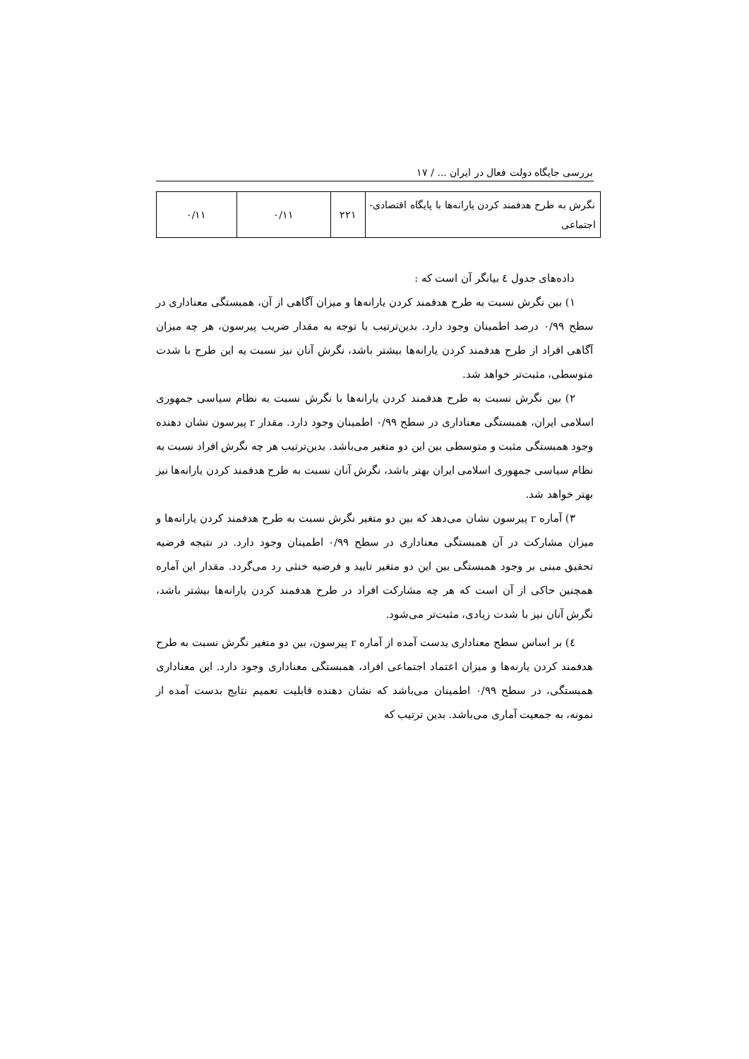بررسی جایگاه دولت فعال در ایران ... / ۱۷
| نگرش به طرح هدفمند کردن یارانه‌ها با پایگاه اقتصادی-اجتماعی | ۲۲۱ | ۰/۱۱ | ۰/۱۱ |
داده‌های جدول ٤ بیانگر آن است که :
۱) بین نگرش نسبت به طرح هدفمند کردن یارانه‌ها و میزان آگاهی از آن، همبستگی معناداری در سطح ۰/۹۹ درصد اطمینان وجود دارد. بدین‌ترتیب با توجه به مقدار ضریب پیرسون، هر چه میزان آگاهی افراد از طرح هدفمند کردن یارانه‌ها بیشتر باشد، نگرش آنان نیز نسبت یه این طرح با شدت متوسطی، مثبت‌تر خواهد شد.
۲) بین نگرش نسبت به طرح هدفمند کردن یارانه‌ها با نگرش نسبت به نظام سیاسی جمهوری اسلامی ایران، همبستگی معناداری در سطح ۰/۹۹ اطمینان وجود دارد. مقدار r پیرسون نشان دهنده وجود همبستگی مثبت و متوسطی بین این دو متغیر می‌باشد. بدین‌ترتیب هر چه نگرش افراد نسبت به نظام سیاسی جمهوری اسلامی ایران بهتر باشد، نگرش آنان نسبت به طرح هدفمند کردن یارانه‌ها نیز بهتر خواهد شد.
۳) آماره r پیرسون نشان می‌دهد که بین دو متغیر نگرش نسبت به طرح هدفمند کردن یارانه‌ها و میزان مشارکت در آن همبستگی معناداری در سطح ۰/۹۹ اطمینان وجود دارد. در نتیجه فرضیه تحقیق مبنی بر وجود همبستگی بین این دو متغیر تایید و فرضیه خنثی رد می‌گردد. مقدار این آماره همچنین حاکی از آن است که هر چه مشارکت افراد در طرح هدفمند کردن یارانه‌ها بیشتر باشد، نگرش آنان نیز با شدت زیادی، مثبت‌تر می‌شود.
٤) بر اساس سطح معناداری بدست آمده از آماره r پیرسون، بین دو متغیر نگرش نسبت به طرح هدفمند کردن یارنه‌ها و میزان اعتماد اجتماعی افراد، همبستگی معناداری وجود دارد. این معناداری همبستگی، در سطح ۰/۹۹ اطمینان می‌باشد که نشان دهنده قابلیت تعمیم نتایج بدست آمده از نمونه، به جمعیت آماری می‌باشد. بدین ترتیب که